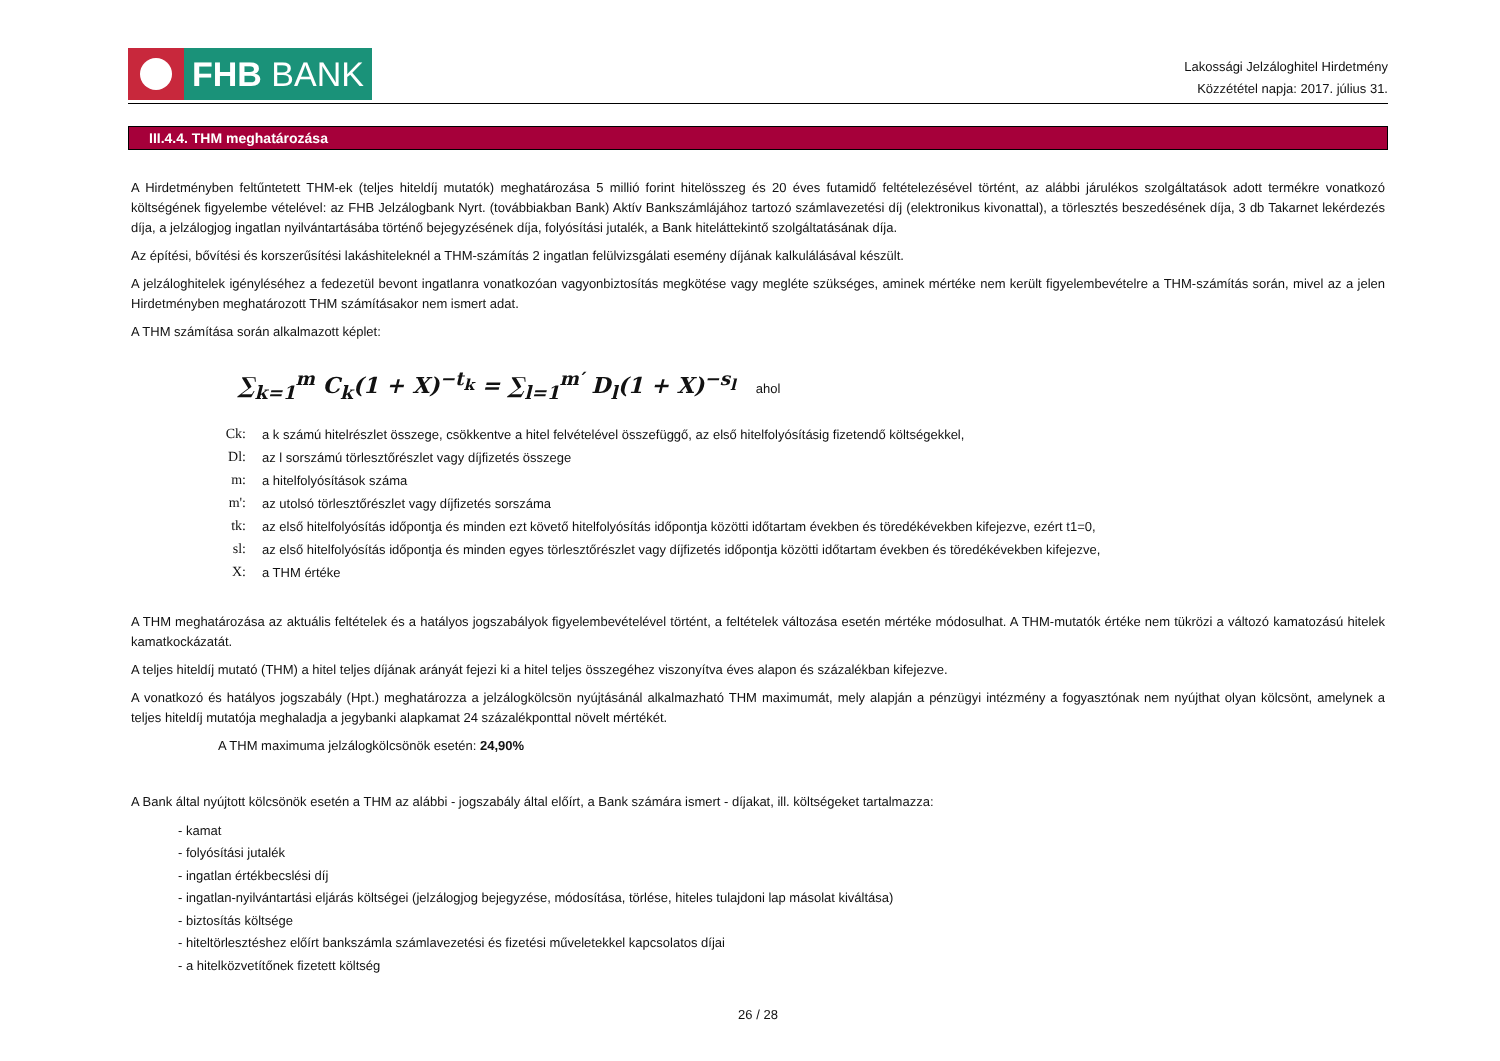FHB BANK
Lakossági Jelzáloghitel Hirdetmény
Közzététel napja: 2017. július 31.
III.4.4. THM meghatározása
A Hirdetményben feltűntetett THM-ek (teljes hiteldíj mutatók) meghatározása 5 millió forint hitelösszeg és 20 éves futamidő feltételezésével történt, az alábbi járulékos szolgáltatások adott termékre vonatkozó költségének figyelembe vételével: az FHB Jelzálogbank Nyrt. (továbbiakban Bank) Aktív Bankszámlájához tartozó számlavezetési díj (elektronikus kivonattal), a törlesztés beszedésének díja, 3 db Takarnet lekérdezés díja, a jelzálogjog ingatlan nyilvántartásába történő bejegyzésének díja, folyósítási jutalék, a Bank hiteláttekintő szolgáltatásának díja.
Az építési, bővítési és korszerűsítési lakáshiteleknél a THM-számítás 2 ingatlan felülvizsgálati esemény díjának kalkulálásával készült.
A jelzáloghitelek igényléséhez a fedezetül bevont ingatlanra vonatkozóan vagyonbiztosítás megkötése vagy megléte szükséges, aminek mértéke nem került figyelembevételre a THM-számítás során, mivel az a jelen Hirdetményben meghatározott THM számításakor nem ismert adat.
A THM számítása során alkalmazott képlet:
∑<sub>k=1</sub><sup>m</sup> C<sub>k</sub>(1 + X)<sup>−t<sub>k</sub></sup> = ∑<sub>l=1</sub><sup>m′</sup> D<sub>l</sub>(1 + X)<sup>−s<sub>l</sub></sup> ahol
| Ck: | a k számú hitelrészlet összege, csökkentve a hitel felvételével összefüggő, az első hitelfolyósításig fizetendő költségekkel, |
| Dl: | az l sorszámú törlesztőrészlet vagy díjfizetés összege |
| m: | a hitelfolyósítások száma |
| m': | az utolsó törlesztőrészlet vagy díjfizetés sorszáma |
| tk: | az első hitelfolyósítás időpontja és minden ezt követő hitelfolyósítás időpontja közötti időtartam években és töredékévekben kifejezve, ezért t1=0, |
| sl: | az első hitelfolyósítás időpontja és minden egyes törlesztőrészlet vagy díjfizetés időpontja közötti időtartam években és töredékévekben kifejezve, |
| X: | a THM értéke |
A THM meghatározása az aktuális feltételek és a hatályos jogszabályok figyelembevételével történt, a feltételek változása esetén mértéke módosulhat. A THM-mutatók értéke nem tükrözi a változó kamatozású hitelek kamatkockázatát.
A teljes hiteldíj mutató (THM) a hitel teljes díjának arányát fejezi ki a hitel teljes összegéhez viszonyítva éves alapon és százalékban kifejezve.
A vonatkozó és hatályos jogszabály (Hpt.) meghatározza a jelzálogkölcsön nyújtásánál alkalmazható THM maximumát, mely alapján a pénzügyi intézmény a fogyasztónak nem nyújthat olyan kölcsönt, amelynek a teljes hiteldíj mutatója meghaladja a jegybanki alapkamat 24 százalékponttal növelt mértékét.
A THM maximuma jelzálogkölcsönök esetén: 24,90%
A Bank által nyújtott kölcsönök esetén a THM az alábbi - jogszabály által előírt, a Bank számára ismert - díjakat, ill. költségeket tartalmazza:
- kamat
- folyósítási jutalék
- ingatlan értékbecslési díj
- ingatlan-nyilvántartási eljárás költségei (jelzálogjog bejegyzése, módosítása, törlése, hiteles tulajdoni lap másolat kiváltása)
- biztosítás költsége
- hiteltörlesztéshez előírt bankszámla számlavezetési és fizetési műveletekkel kapcsolatos díjai
- a hitelközvetítőnek fizetett költség
26 / 28